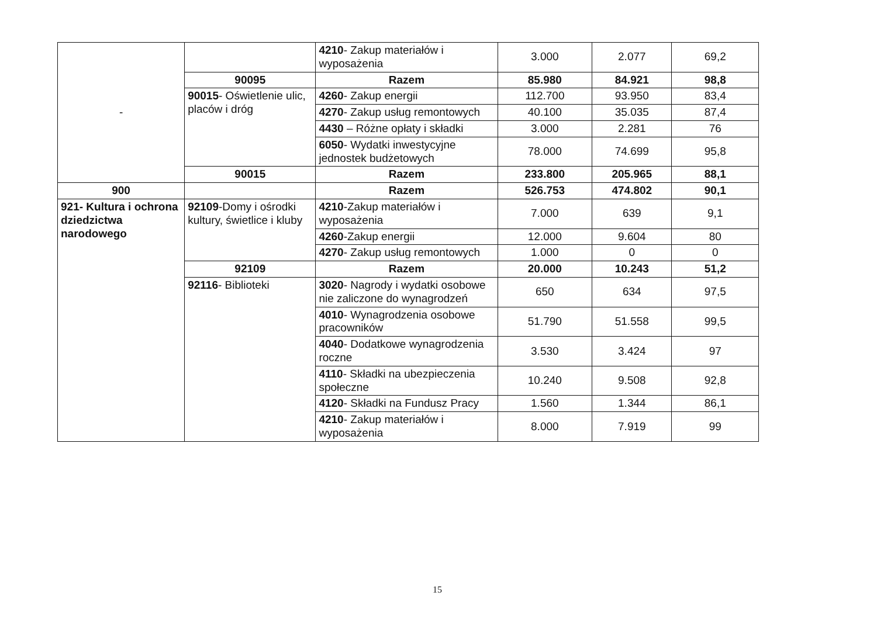| - | | 4210 - Zakup materiałów i wyposażenia | 3.000 | 2.077 | 69,2 |
| | 90095 | Razem | 85.980 | 84.921 | 98,8 |
| | 90015 - Oświetlenie ulic, placów i dróg | 4260 - Zakup energii | 112.700 | 93.950 | 83,4 |
| | | 4270 - Zakup usług remontowych | 40.100 | 35.035 | 87,4 |
| | | 4430 – Różne opłaty i składki | 3.000 | 2.281 | 76 |
| | | 6050 - Wydatki inwestycyjne jednostek budżetowych | 78.000 | 74.699 | 95,8 |
| | 90015 | Razem | 233.800 | 205.965 | 88,1 |
| 900 | | Razem | 526.753 | 474.802 | 90,1 |
| 921- Kultura i ochrona dziedzictwa narodowego | 92109 -Domy i ośrodki kultury, świetlice i kluby | 4210 -Zakup materiałów i wyposażenia | 7.000 | 639 | 9,1 |
| | | 4260 -Zakup energii | 12.000 | 9.604 | 80 |
| | | 4270 - Zakup usług remontowych | 1.000 | 0 | 0 |
| | 92109 | Razem | 20.000 | 10.243 | 51,2 |
| | 92116 - Biblioteki | 3020 - Nagrody i wydatki osobowe nie zaliczone do wynagrodzeń | 650 | 634 | 97,5 |
| | | 4010 - Wynagrodzenia osobowe pracowników | 51.790 | 51.558 | 99,5 |
| | | 4040 - Dodatkowe wynagrodzenia roczne | 3.530 | 3.424 | 97 |
| | | 4110 - Składki na ubezpieczenia społeczne | 10.240 | 9.508 | 92,8 |
| | | 4120 - Składki na Fundusz Pracy | 1.560 | 1.344 | 86,1 |
| | | 4210 - Zakup materiałów i wyposażenia | 8.000 | 7.919 | 99 |
15